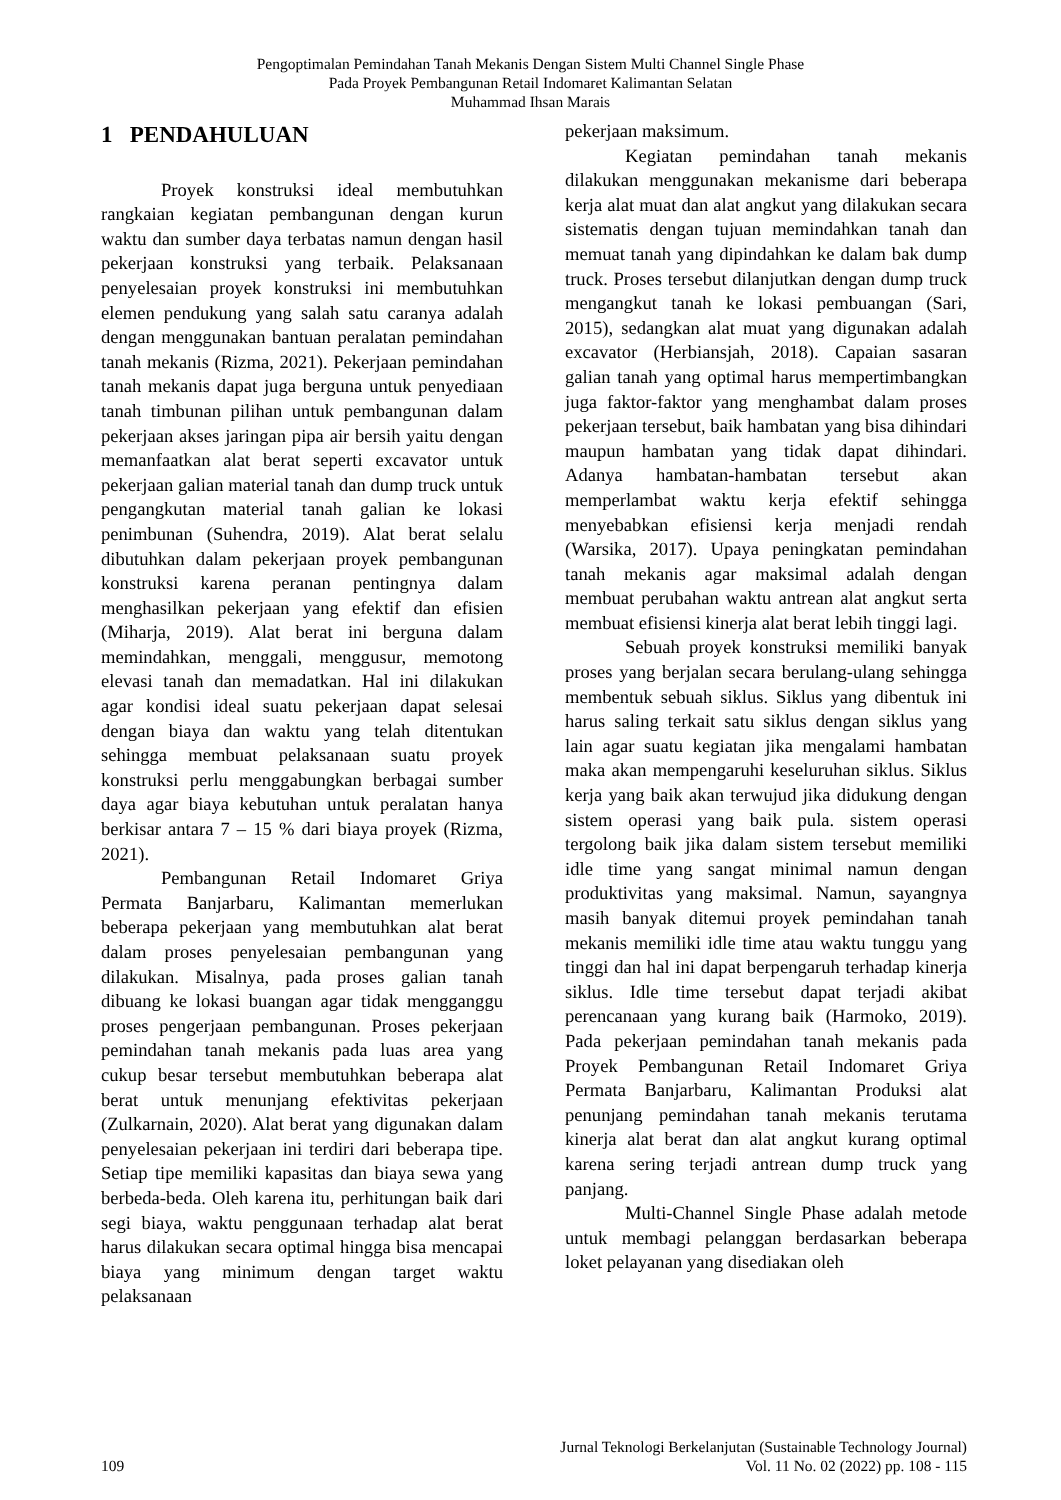Pengoptimalan Pemindahan Tanah Mekanis Dengan Sistem Multi Channel Single Phase
Pada Proyek Pembangunan Retail Indomaret Kalimantan Selatan
Muhammad Ihsan Marais
1 PENDAHULUAN
Proyek konstruksi ideal membutuhkan rangkaian kegiatan pembangunan dengan kurun waktu dan sumber daya terbatas namun dengan hasil pekerjaan konstruksi yang terbaik. Pelaksanaan penyelesaian proyek konstruksi ini membutuhkan elemen pendukung yang salah satu caranya adalah dengan menggunakan bantuan peralatan pemindahan tanah mekanis (Rizma, 2021). Pekerjaan pemindahan tanah mekanis dapat juga berguna untuk penyediaan tanah timbunan pilihan untuk pembangunan dalam pekerjaan akses jaringan pipa air bersih yaitu dengan memanfaatkan alat berat seperti excavator untuk pekerjaan galian material tanah dan dump truck untuk pengangkutan material tanah galian ke lokasi penimbunan (Suhendra, 2019). Alat berat selalu dibutuhkan dalam pekerjaan proyek pembangunan konstruksi karena peranan pentingnya dalam menghasilkan pekerjaan yang efektif dan efisien (Miharja, 2019). Alat berat ini berguna dalam memindahkan, menggali, menggusur, memotong elevasi tanah dan memadatkan. Hal ini dilakukan agar kondisi ideal suatu pekerjaan dapat selesai dengan biaya dan waktu yang telah ditentukan sehingga membuat pelaksanaan suatu proyek konstruksi perlu menggabungkan berbagai sumber daya agar biaya kebutuhan untuk peralatan hanya berkisar antara 7 – 15 % dari biaya proyek (Rizma, 2021).
Pembangunan Retail Indomaret Griya Permata Banjarbaru, Kalimantan memerlukan beberapa pekerjaan yang membutuhkan alat berat dalam proses penyelesaian pembangunan yang dilakukan. Misalnya, pada proses galian tanah dibuang ke lokasi buangan agar tidak mengganggu proses pengerjaan pembangunan. Proses pekerjaan pemindahan tanah mekanis pada luas area yang cukup besar tersebut membutuhkan beberapa alat berat untuk menunjang efektivitas pekerjaan (Zulkarnain, 2020). Alat berat yang digunakan dalam penyelesaian pekerjaan ini terdiri dari beberapa tipe. Setiap tipe memiliki kapasitas dan biaya sewa yang berbeda-beda. Oleh karena itu, perhitungan baik dari segi biaya, waktu penggunaan terhadap alat berat harus dilakukan secara optimal hingga bisa mencapai biaya yang minimum dengan target waktu pelaksanaan
pekerjaan maksimum.
Kegiatan pemindahan tanah mekanis dilakukan menggunakan mekanisme dari beberapa kerja alat muat dan alat angkut yang dilakukan secara sistematis dengan tujuan memindahkan tanah dan memuat tanah yang dipindahkan ke dalam bak dump truck. Proses tersebut dilanjutkan dengan dump truck mengangkut tanah ke lokasi pembuangan (Sari, 2015), sedangkan alat muat yang digunakan adalah excavator (Herbiansjah, 2018). Capaian sasaran galian tanah yang optimal harus mempertimbangkan juga faktor-faktor yang menghambat dalam proses pekerjaan tersebut, baik hambatan yang bisa dihindari maupun hambatan yang tidak dapat dihindari. Adanya hambatan-hambatan tersebut akan memperlambat waktu kerja efektif sehingga menyebabkan efisiensi kerja menjadi rendah (Warsika, 2017). Upaya peningkatan pemindahan tanah mekanis agar maksimal adalah dengan membuat perubahan waktu antrean alat angkut serta membuat efisiensi kinerja alat berat lebih tinggi lagi.
Sebuah proyek konstruksi memiliki banyak proses yang berjalan secara berulang-ulang sehingga membentuk sebuah siklus. Siklus yang dibentuk ini harus saling terkait satu siklus dengan siklus yang lain agar suatu kegiatan jika mengalami hambatan maka akan mempengaruhi keseluruhan siklus. Siklus kerja yang baik akan terwujud jika didukung dengan sistem operasi yang baik pula. sistem operasi tergolong baik jika dalam sistem tersebut memiliki idle time yang sangat minimal namun dengan produktivitas yang maksimal. Namun, sayangnya masih banyak ditemui proyek pemindahan tanah mekanis memiliki idle time atau waktu tunggu yang tinggi dan hal ini dapat berpengaruh terhadap kinerja siklus. Idle time tersebut dapat terjadi akibat perencanaan yang kurang baik (Harmoko, 2019). Pada pekerjaan pemindahan tanah mekanis pada Proyek Pembangunan Retail Indomaret Griya Permata Banjarbaru, Kalimantan Produksi alat penunjang pemindahan tanah mekanis terutama kinerja alat berat dan alat angkut kurang optimal karena sering terjadi antrean dump truck yang panjang.
Multi-Channel Single Phase adalah metode untuk membagi pelanggan berdasarkan beberapa loket pelayanan yang disediakan oleh
Jurnal Teknologi Berkelanjutan (Sustainable Technology Journal)
109 Vol. 11 No. 02 (2022) pp. 108 - 115